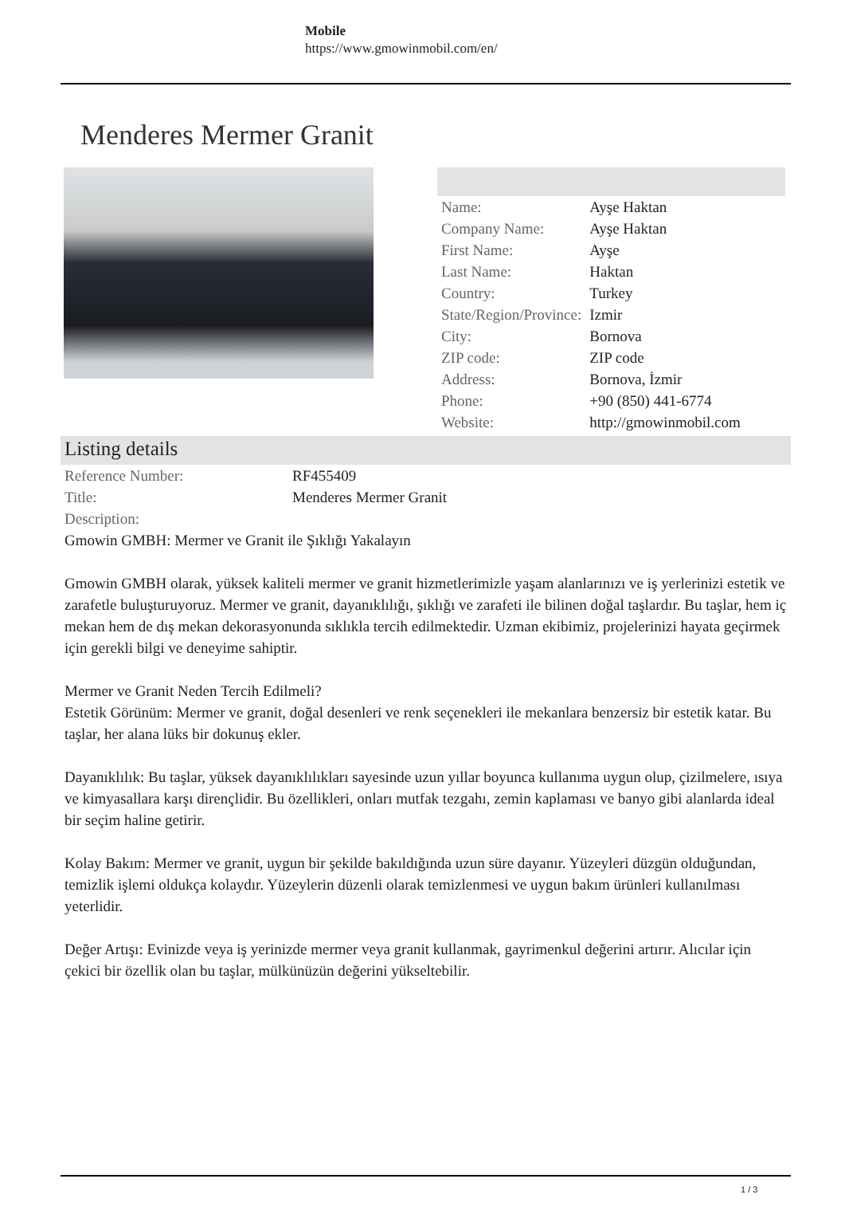Mobile
https://www.gmowinmobil.com/en/
Menderes Mermer Granit
| Name: | Ayşe Haktan |
| Company Name: | Ayşe Haktan |
| First Name: | Ayşe |
| Last Name: | Haktan |
| Country: | Turkey |
| State/Region/Province: | Izmir |
| City: | Bornova |
| ZIP code: | ZIP code |
| Address: | Bornova, İzmir |
| Phone: | +90 (850) 441-6774 |
| Website: | http://gmowinmobil.com |
Listing details
| Reference Number: | RF455409 |
| Title: | Menderes Mermer Granit |
| Description: | |
Gmowin GMBH: Mermer ve Granit ile Şıklığı Yakalayın
Gmowin GMBH olarak, yüksek kaliteli mermer ve granit hizmetlerimizle yaşam alanlarınızı ve iş yerlerinizi estetik ve zarafetle buluşturuyoruz. Mermer ve granit, dayanıklılığı, şıklığı ve zarafeti ile bilinen doğal taşlardır. Bu taşlar, hem iç mekan hem de dış mekan dekorasyonunda sıklıkla tercih edilmektedir. Uzman ekibimiz, projelerinizi hayata geçirmek için gerekli bilgi ve deneyime sahiptir.
Mermer ve Granit Neden Tercih Edilmeli?
Estetik Görünüm: Mermer ve granit, doğal desenleri ve renk seçenekleri ile mekanlara benzersiz bir estetik katar. Bu taşlar, her alana lüks bir dokunuş ekler.
Dayanıklılık: Bu taşlar, yüksek dayanıklılıkları sayesinde uzun yıllar boyunca kullanıma uygun olup, çizilmelere, ısıya ve kimyasallara karşı dirençlidir. Bu özellikleri, onları mutfak tezgahı, zemin kaplaması ve banyo gibi alanlarda ideal bir seçim haline getirir.
Kolay Bakım: Mermer ve granit, uygun bir şekilde bakıldığında uzun süre dayanır. Yüzeyleri düzgün olduğundan, temizlik işlemi oldukça kolaydır. Yüzeylerin düzenli olarak temizlenmesi ve uygun bakım ürünleri kullanılması yeterlidir.
Değer Artışı: Evinizde veya iş yerinizde mermer veya granit kullanmak, gayrimenkul değerini artırır. Alıcılar için çekici bir özellik olan bu taşlar, mülkünüzün değerini yükseltebilir.
1 / 3